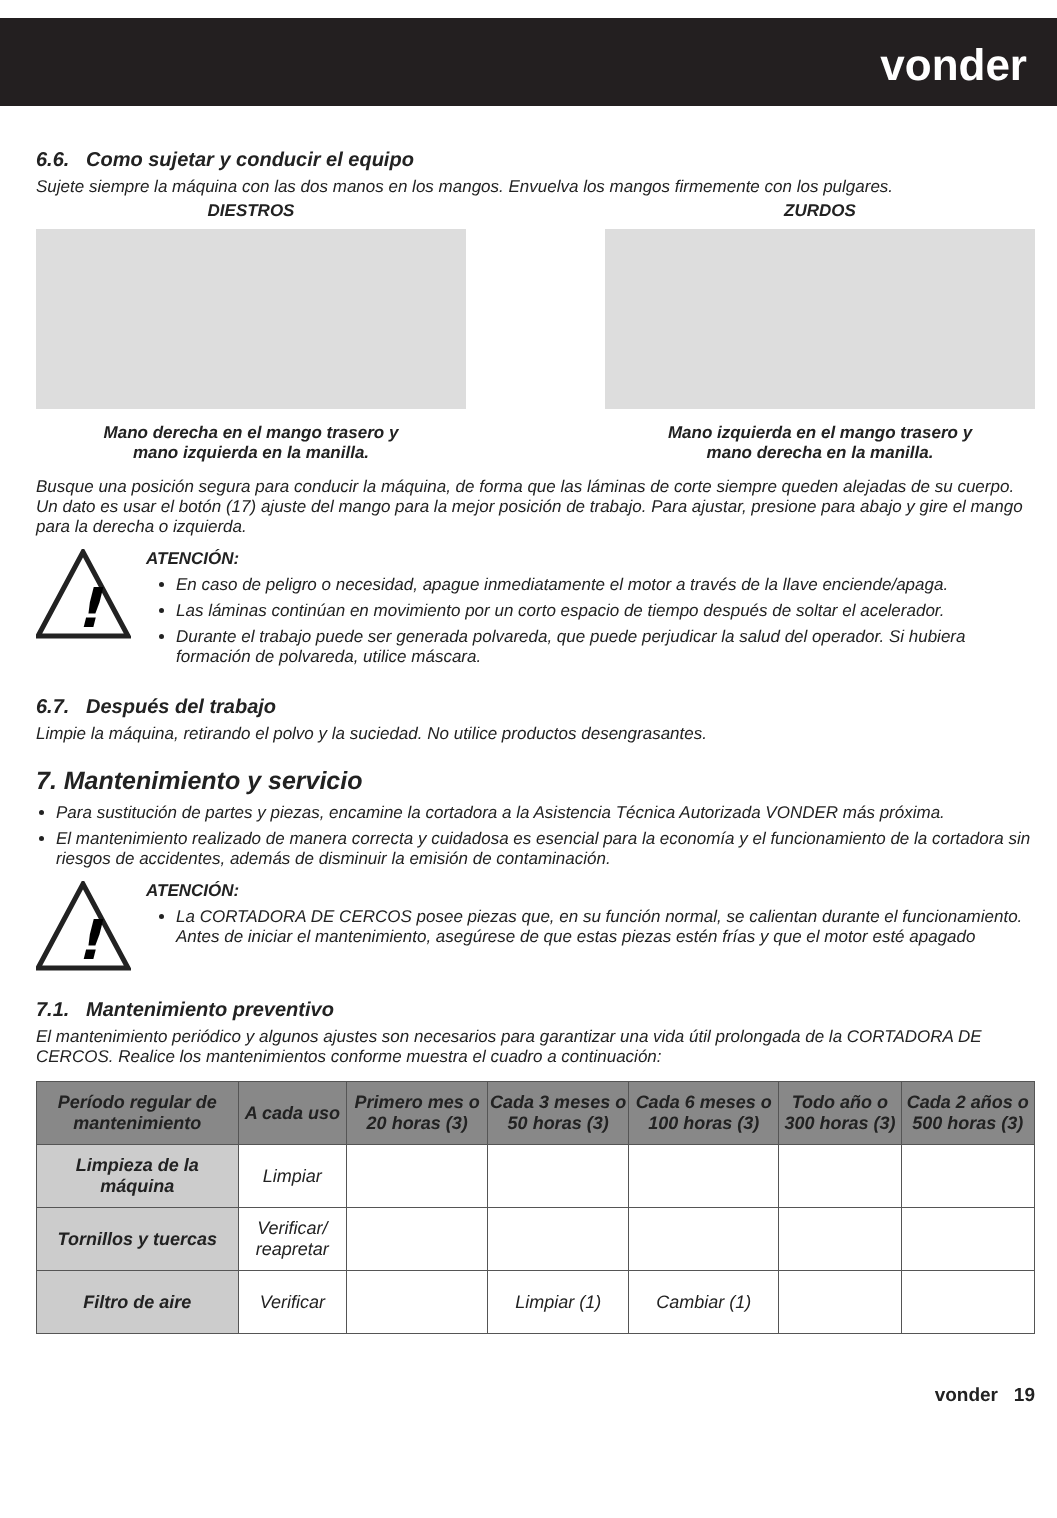vonder
6.6. Como sujetar y conducir el equipo
Sujete siempre la máquina con las dos manos en los mangos. Envuelva los mangos firmemente con los pulgares.
DIESTROS
Mano derecha en el mango trasero y
mano izquierda en la manilla.
ZURDOS
Mano izquierda en el mango trasero y
mano derecha en la manilla.
Busque una posición segura para conducir la máquina, de forma que las láminas de corte siempre queden alejadas de su cuerpo. Un dato es usar el botón (17) ajuste del mango para la mejor posición de trabajo. Para ajustar, presione para abajo y gire el mango para la derecha o izquierda.
!
ATENCIÓN:
En caso de peligro o necesidad, apague inmediatamente el motor a través de la llave enciende/apaga.
Las láminas continúan en movimiento por un corto espacio de tiempo después de soltar el acelerador.
Durante el trabajo puede ser generada polvareda, que puede perjudicar la salud del operador. Si hubiera formación de polvareda, utilice máscara.
6.7. Después del trabajo
Limpie la máquina, retirando el polvo y la suciedad. No utilice productos desengrasantes.
7. Mantenimiento y servicio
Para sustitución de partes y piezas, encamine la cortadora a la Asistencia Técnica Autorizada VONDER más próxima.
El mantenimiento realizado de manera correcta y cuidadosa es esencial para la economía y el funcionamiento de la cortadora sin riesgos de accidentes, además de disminuir la emisión de contaminación.
!
ATENCIÓN:
La CORTADORA DE CERCOS posee piezas que, en su función normal, se calientan durante el funcionamiento. Antes de iniciar el mantenimiento, asegúrese de que estas piezas estén frías y que el motor esté apagado
7.1. Mantenimiento preventivo
El mantenimiento periódico y algunos ajustes son necesarios para garantizar una vida útil prolongada de la CORTADORA DE CERCOS. Realice los mantenimientos conforme muestra el cuadro a continuación:
| Período regular de mantenimiento | A cada uso | Primero mes o 20 horas (3) | Cada 3 meses o 50 horas (3) | Cada 6 meses o 100 horas (3) | Todo año o 300 horas (3) | Cada 2 años o 500 horas (3) |
| --- | --- | --- | --- | --- | --- | --- |
| Limpieza de la máquina | Limpiar | | | | | |
| Tornillos y tuercas | Verificar/ reapretar | | | | | |
| Filtro de aire | Verificar | | Limpiar (1) | Cambiar (1) | | |
vonder 19